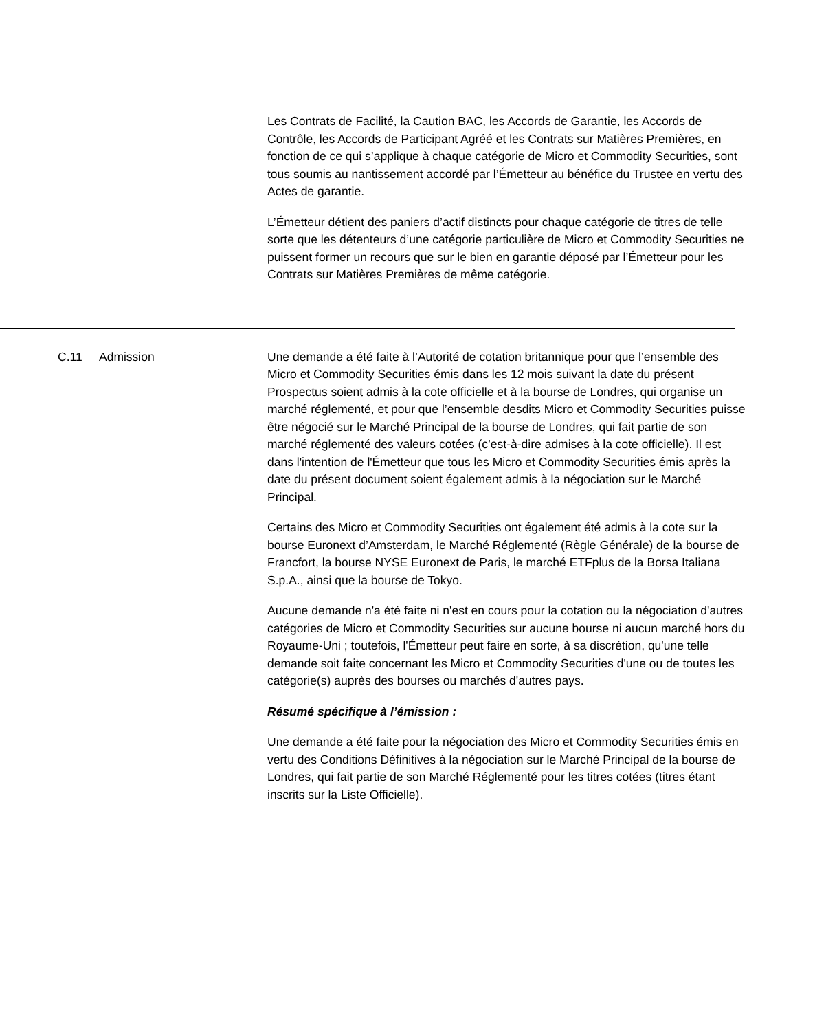Les Contrats de Facilité, la Caution BAC, les Accords de Garantie, les Accords de Contrôle, les Accords de Participant Agréé et les Contrats sur Matières Premières, en fonction de ce qui s’applique à chaque catégorie de Micro et Commodity Securities, sont tous soumis au nantissement accordé par l’Émetteur au bénéfice du Trustee en vertu des Actes de garantie.
L’Émetteur détient des paniers d’actif distincts pour chaque catégorie de titres de telle sorte que les détenteurs d’une catégorie particulière de Micro et Commodity Securities ne puissent former un recours que sur le bien en garantie déposé par l’Émetteur pour les Contrats sur Matières Premières de même catégorie.
C.11 Admission Une demande a été faite à l’Autorité de cotation britannique pour que l’ensemble des Micro et Commodity Securities émis dans les 12 mois suivant la date du présent Prospectus soient admis à la cote officielle et à la bourse de Londres, qui organise un marché réglementé, et pour que l’ensemble desdits Micro et Commodity Securities puisse être négocié sur le Marché Principal de la bourse de Londres, qui fait partie de son marché réglementé des valeurs cotées (c’est-à-dire admises à la cote officielle). Il est dans l'intention de l'Émetteur que tous les Micro et Commodity Securities émis après la date du présent document soient également admis à la négociation sur le Marché Principal.
Certains des Micro et Commodity Securities ont également été admis à la cote sur la bourse Euronext d’Amsterdam, le Marché Réglementé (Règle Générale) de la bourse de Francfort, la bourse NYSE Euronext de Paris, le marché ETFplus de la Borsa Italiana S.p.A., ainsi que la bourse de Tokyo.
Aucune demande n'a été faite ni n'est en cours pour la cotation ou la négociation d'autres catégories de Micro et Commodity Securities sur aucune bourse ni aucun marché hors du Royaume-Uni ; toutefois, l'Émetteur peut faire en sorte, à sa discrétion, qu'une telle demande soit faite concernant les Micro et Commodity Securities d'une ou de toutes les catégorie(s) auprès des bourses ou marchés d'autres pays.
Résumé spécifique à l’émission :
Une demande a été faite pour la négociation des Micro et Commodity Securities émis en vertu des Conditions Définitives à la négociation sur le Marché Principal de la bourse de Londres, qui fait partie de son Marché Réglementé pour les titres cotées (titres étant inscrits sur la Liste Officielle).